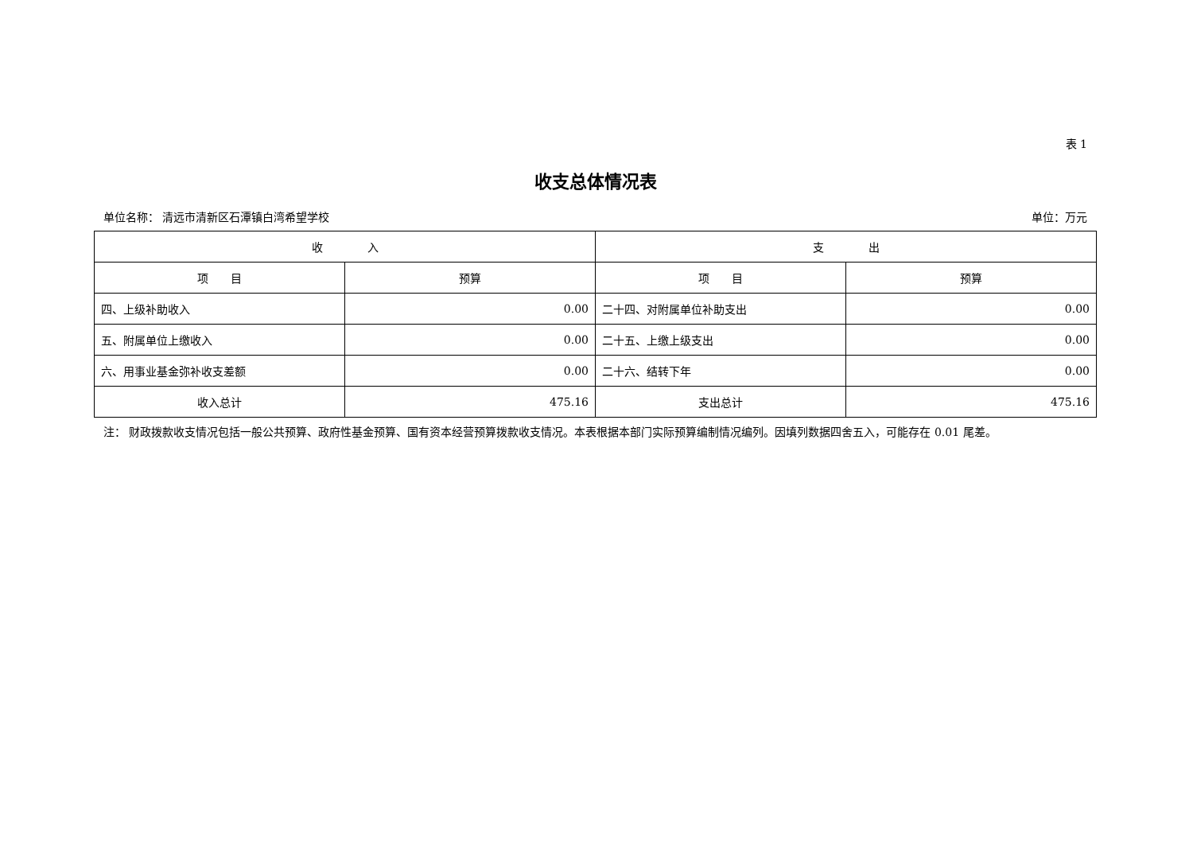表 1
收支总体情况表
单位名称： 清远市清新区石潭镇白湾希望学校 单位：万元
| 收 入 | | 支 出 | |
| --- | --- | --- | --- |
| 项 目 | 预算 | 项 目 | 预算 |
| 四、上级补助收入 | 0.00 | 二十四、对附属单位补助支出 | 0.00 |
| 五、附属单位上缴收入 | 0.00 | 二十五、上缴上级支出 | 0.00 |
| 六、用事业基金弥补收支差额 | 0.00 | 二十六、结转下年 | 0.00 |
| 收入总计 | 475.16 | 支出总计 | 475.16 |
注： 财政拨款收支情况包括一般公共预算、政府性基金预算、国有资本经营预算拨款收支情况。本表根据本部门实际预算编制情况编列。因填列数据四舍五入，可能存在 0.01 尾差。